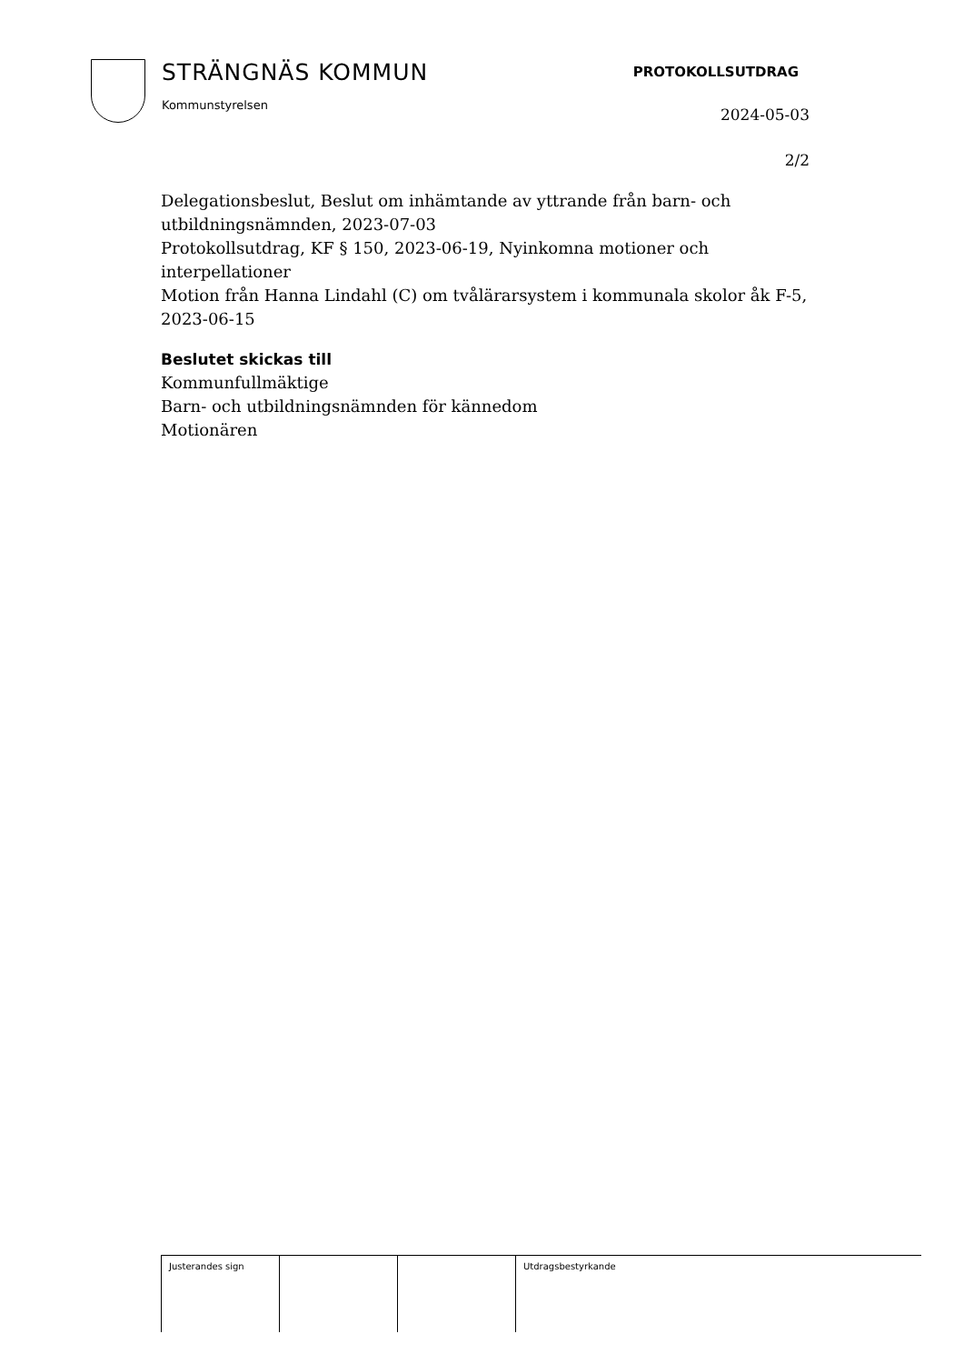STRÄNGNÄS KOMMUN
Kommunstyrelsen
PROTOKOLLSUTDRAG
2024-05-03
2/2
Delegationsbeslut, Beslut om inhämtande av yttrande från barn- och utbildningsnämnden, 2023-07-03
Protokollsutdrag, KF § 150, 2023-06-19, Nyinkomna motioner och interpellationer
Motion från Hanna Lindahl (C) om tvålärarsystem i kommunala skolor åk F-5, 2023-06-15
Beslutet skickas till
Kommunfullmäktige
Barn- och utbildningsnämnden för kännedom
Motionären
| Justerandes sign | | | Utdragsbestyrkande |